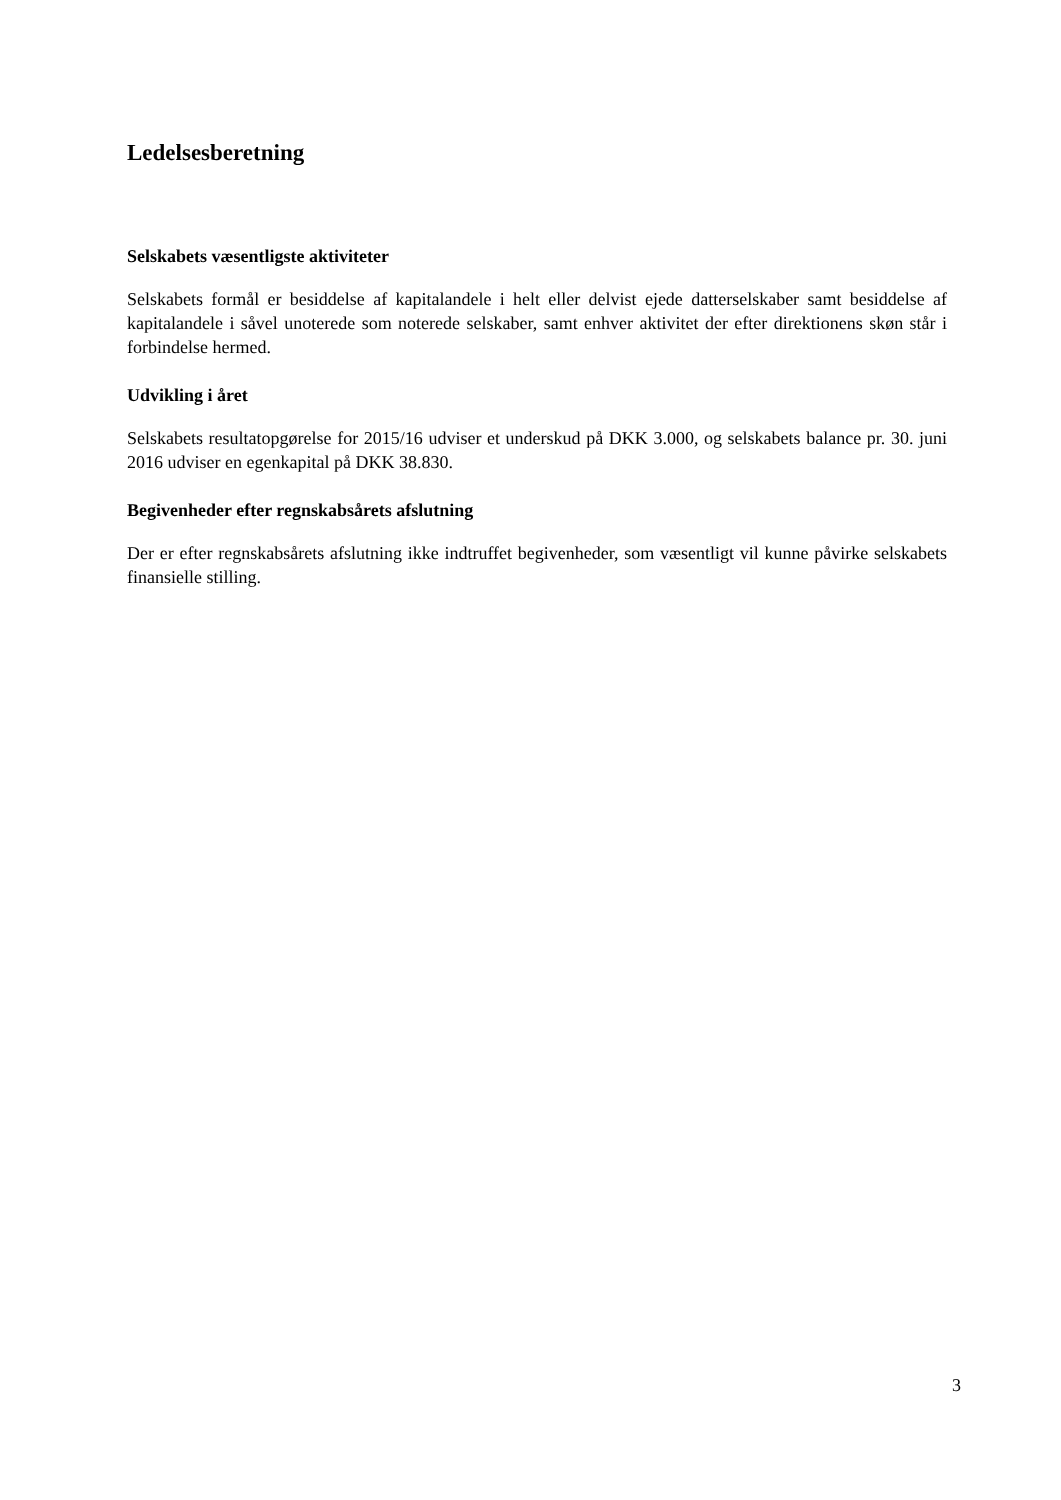Ledelsesberetning
Selskabets væsentligste aktiviteter
Selskabets formål er besiddelse af kapitalandele i helt eller delvist ejede datterselskaber samt besiddelse af kapitalandele i såvel unoterede som noterede selskaber, samt enhver aktivitet der efter direktionens skøn står i forbindelse hermed.
Udvikling i året
Selskabets resultatopgørelse for 2015/16 udviser et underskud på DKK 3.000, og selskabets balance pr. 30. juni 2016 udviser en egenkapital på DKK 38.830.
Begivenheder efter regnskabsårets afslutning
Der er efter regnskabsårets afslutning ikke indtruffet begivenheder, som væsentligt vil kunne påvirke selskabets finansielle stilling.
3